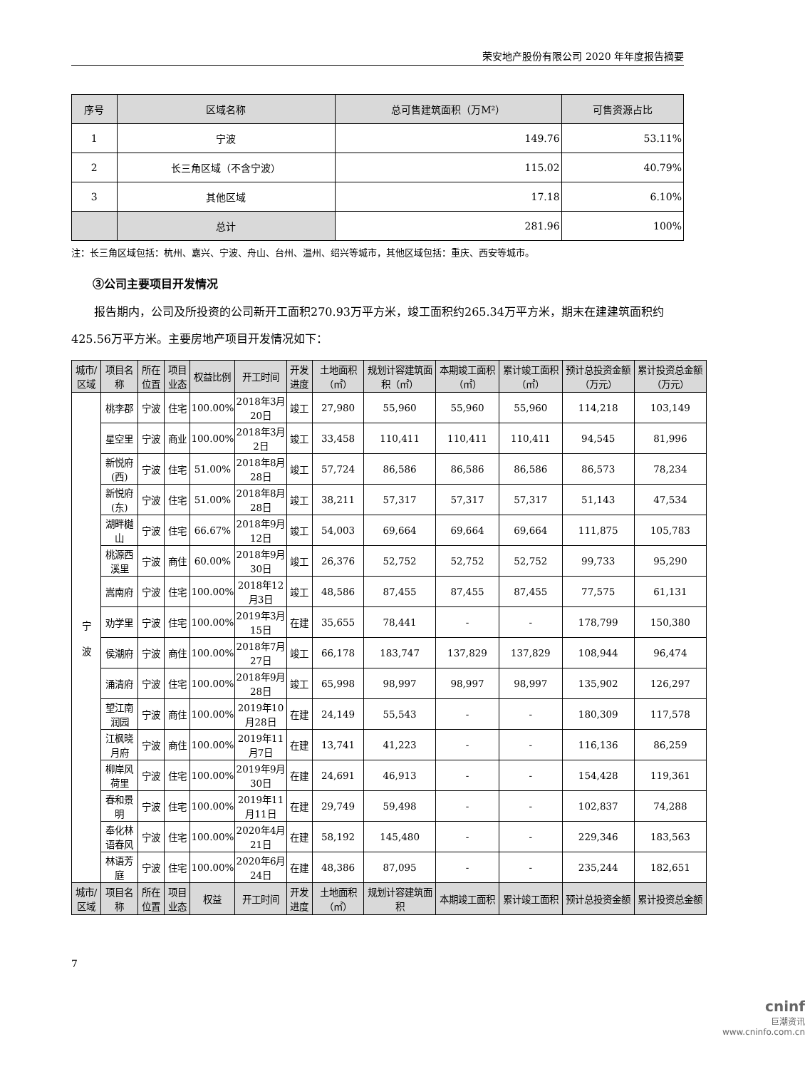荣安地产股份有限公司 2020 年年度报告摘要
| 序号 | 区域名称 | 总可售建筑面积（万M²） | 可售资源占比 |
| --- | --- | --- | --- |
| 1 | 宁波 | 149.76 | 53.11% |
| 2 | 长三角区域（不含宁波） | 115.02 | 40.79% |
| 3 | 其他区域 | 17.18 | 6.10% |
| | 总计 | 281.96 | 100% |
注：长三角区域包括：杭州、嘉兴、宁波、舟山、台州、温州、绍兴等城市，其他区域包括：重庆、西安等城市。
③公司主要项目开发情况
报告期内，公司及所投资的公司新开工面积270.93万平方米，竣工面积约265.34万平方米，期末在建建筑面积约425.56万平方米。主要房地产项目开发情况如下：
| 城市/区域 | 项目名称 | 所在位置 | 项目业态 | 权益比例 | 开工时间 | 开发进度 | 土地面积（㎡） | 规划计容建筑面积（㎡） | 本期竣工面积（㎡） | 累计竣工面积（㎡） | 预计总投资金额（万元） | 累计投资总金额（万元） |
| --- | --- | --- | --- | --- | --- | --- | --- | --- | --- | --- | --- | --- |
| 宁 波 | 桃李郡 | 宁波 | 住宅 | 100.00% | 2018年3月20日 | 竣工 | 27,980 | 55,960 | 55,960 | 55,960 | 114,218 | 103,149 |
| | 星空里 | 宁波 | 商业 | 100.00% | 2018年3月2日 | 竣工 | 33,458 | 110,411 | 110,411 | 110,411 | 94,545 | 81,996 |
| | 新悦府(西) | 宁波 | 住宅 | 51.00% | 2018年8月28日 | 竣工 | 57,724 | 86,586 | 86,586 | 86,586 | 86,573 | 78,234 |
| | 新悦府(东) | 宁波 | 住宅 | 51.00% | 2018年8月28日 | 竣工 | 38,211 | 57,317 | 57,317 | 57,317 | 51,143 | 47,534 |
| | 湖畔樾山 | 宁波 | 住宅 | 66.67% | 2018年9月12日 | 竣工 | 54,003 | 69,664 | 69,664 | 69,664 | 111,875 | 105,783 |
| | 桃源西溪里 | 宁波 | 商住 | 60.00% | 2018年9月30日 | 竣工 | 26,376 | 52,752 | 52,752 | 52,752 | 99,733 | 95,290 |
| | 嵩南府 | 宁波 | 住宅 | 100.00% | 2018年12月3日 | 竣工 | 48,586 | 87,455 | 87,455 | 87,455 | 77,575 | 61,131 |
| | 劝学里 | 宁波 | 住宅 | 100.00% | 2019年3月15日 | 在建 | 35,655 | 78,441 | - | - | 178,799 | 150,380 |
| | 侯潮府 | 宁波 | 商住 | 100.00% | 2018年7月27日 | 竣工 | 66,178 | 183,747 | 137,829 | 137,829 | 108,944 | 96,474 |
| | 涌清府 | 宁波 | 住宅 | 100.00% | 2018年9月28日 | 竣工 | 65,998 | 98,997 | 98,997 | 98,997 | 135,902 | 126,297 |
| | 望江南润园 | 宁波 | 商住 | 100.00% | 2019年10月28日 | 在建 | 24,149 | 55,543 | - | - | 180,309 | 117,578 |
| | 江枫晓月府 | 宁波 | 商住 | 100.00% | 2019年11月7日 | 在建 | 13,741 | 41,223 | - | - | 116,136 | 86,259 |
| | 柳岸风荷里 | 宁波 | 住宅 | 100.00% | 2019年9月30日 | 在建 | 24,691 | 46,913 | - | - | 154,428 | 119,361 |
| | 春和景明 | 宁波 | 住宅 | 100.00% | 2019年11月11日 | 在建 | 29,749 | 59,498 | - | - | 102,837 | 74,288 |
| | 奉化林语春风 | 宁波 | 住宅 | 100.00% | 2020年4月21日 | 在建 | 58,192 | 145,480 | - | - | 229,346 | 183,563 |
| | 林语芳庭 | 宁波 | 住宅 | 100.00% | 2020年6月24日 | 在建 | 48,386 | 87,095 | - | - | 235,244 | 182,651 |
| 城市/区域 | 项目名称 | 所在位置 | 项目业态 | 权益 | 开工时间 | 开发进度 | 土地面积（㎡） | 规划计容建筑面积 | 本期竣工面积 | 累计竣工面积 | 预计总投资金额 | 累计投资总金额 |
7
cninf
巨潮资讯
www.cninfo.com.cn